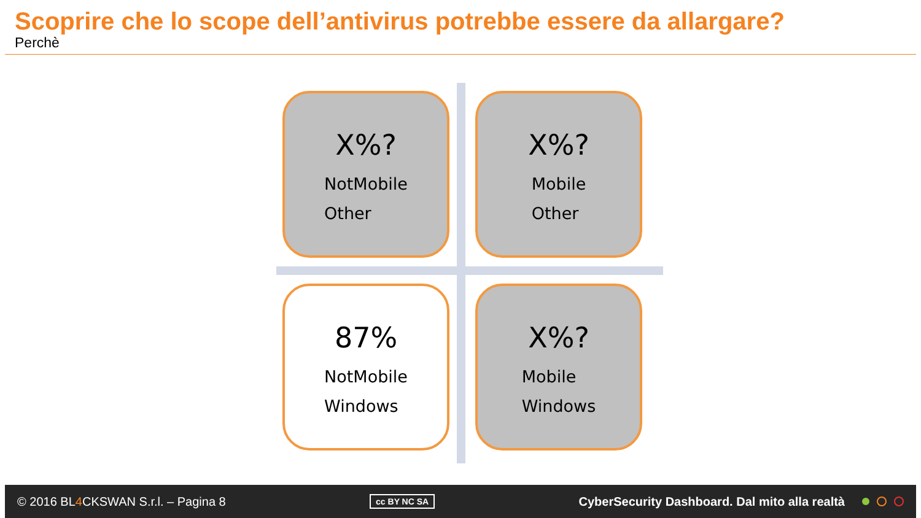Scoprire che lo scope dell’antivirus potrebbe essere da allargare?
Perchè
X%?
NotMobile
Other
X%?
Mobile
Other
87%
NotMobile
Windows
X%?
Mobile
Windows
© 2016 BL4 CKSWAN S.r.l. – Pagina 8 cc BY NC SA CyberSecurity Dashboard. Dal mito alla realtà